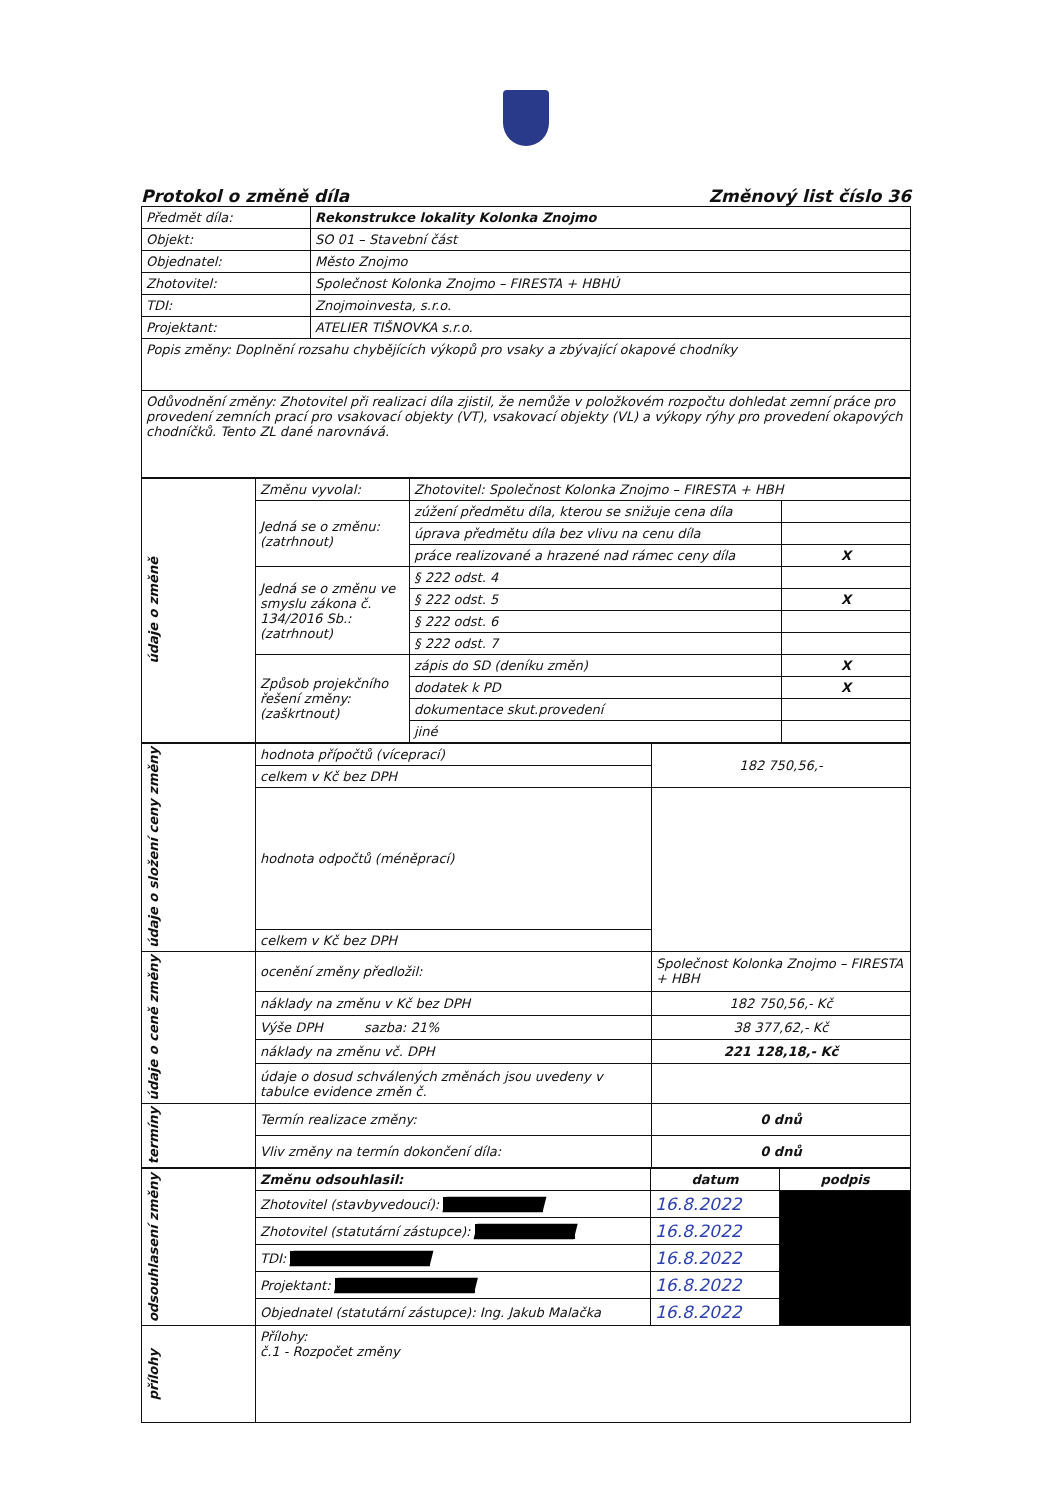Protokol o změně díla Změnový list číslo 36
| Předmět díla: | Rekonstrukce lokality Kolonka Znojmo |
| Objekt: | SO 01 – Stavební část |
| Objednatel: | Město Znojmo |
| Zhotovitel: | Společnost Kolonka Znojmo – FIRESTA + HBHÚ |
| TDI: | Znojmoinvesta, s.r.o. |
| Projektant: | ATELIER TIŠNOVKA s.r.o. |
| Popis změny: Doplnění rozsahu chybějících výkopů pro vsaky a zbývající okapové chodníky | |
| Odůvodnění změny: Zhotovitel při realizaci díla zjistil, že nemůže v položkovém rozpočtu dohledat zemní práce pro provedení zemních prací pro vsakovací objekty (VT), vsakovací objekty (VL) a výkopy rýhy pro provedení okapových chodníčků. Tento ZL dané narovnává. | |
| údaje o změně | Změnu vyvolal: | Zhotovitel: Společnost Kolonka Znojmo – FIRESTA + HBH | |
| | Jedná se o změnu: (zatrhnout) | zúžení předmětu díla, kterou se snižuje cena díla | |
| | | úprava předmětu díla bez vlivu na cenu díla | |
| | | práce realizované a hrazené nad rámec ceny díla | X |
| | Jedná se o změnu ve smyslu zákona č. 134/2016 Sb.: (zatrhnout) | § 222 odst. 4 | |
| | | § 222 odst. 5 | X |
| | | § 222 odst. 6 | |
| | | § 222 odst. 7 | |
| | Způsob projekčního řešení změny: (zaškrtnout) | zápis do SD (deníku změn) | X |
| | | dodatek k PD | X |
| | | dokumentace skut.provedení | |
| | | jiné | |
| údaje o složení ceny změny | hodnota přípočtů (víceprací) | 182 750,56,- |
| | celkem v Kč bez DPH | |
| | hodnota odpočtů (méněprací) | |
| | celkem v Kč bez DPH | |
| údaje o ceně změny | ocenění změny předložil: | Společnost Kolonka Znojmo – FIRESTA + HBH |
| | náklady na změnu v Kč bez DPH | 182 750,56,- Kč |
| | Výše DPH sazba: 21% | 38 377,62,- Kč |
| | náklady na změnu vč. DPH | 221 128,18,- Kč |
| | údaje o dosud schválených změnách jsou uvedeny v tabulce evidence změn č. | |
| termíny | Termín realizace změny: | 0 dnů |
| | Vliv změny na termín dokončení díla: | 0 dnů |
| odsouhlasení změny | Změnu odsouhlasil: | datum | podpis |
| | Zhotovitel (stavbyvedoucí): ██████████ | 16.8.2022 | |
| | Zhotovitel (statutární zástupce): ██████████ | 16.8.2022 | |
| | TDI: ██████████████ | 16.8.2022 | |
| | Projektant: ██████████████ | 16.8.2022 | |
| | Objednatel (statutární zástupce): Ing. Jakub Malačka | 16.8.2022 | |
| přílohy | Přílohy: č.1 - Rozpočet změny | | |